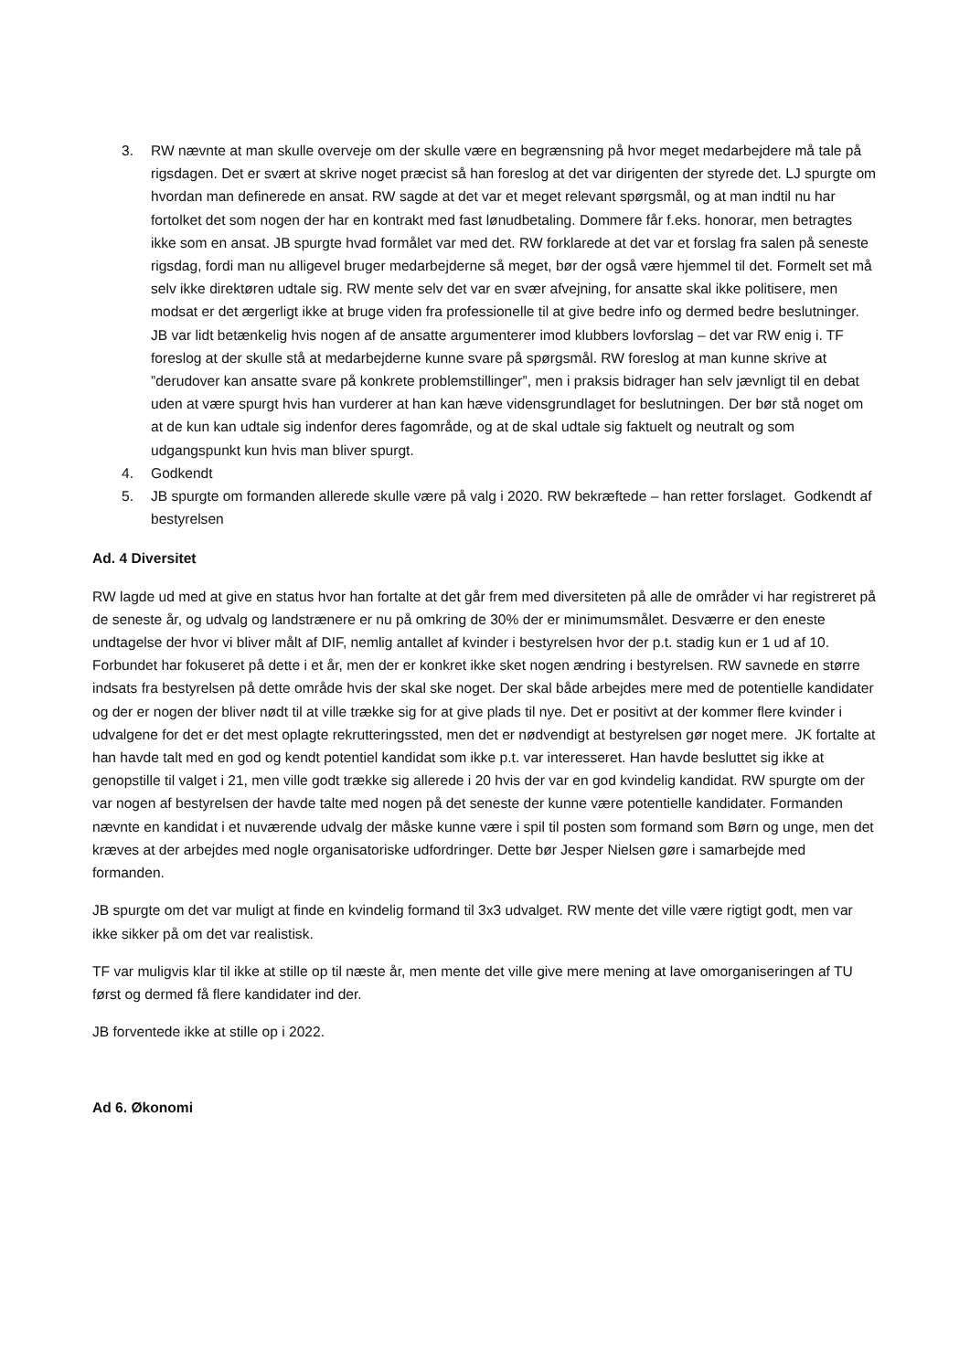3. RW nævnte at man skulle overveje om der skulle være en begrænsning på hvor meget medarbejdere må tale på rigsdagen. Det er svært at skrive noget præcist så han foreslog at det var dirigenten der styrede det. LJ spurgte om hvordan man definerede en ansat. RW sagde at det var et meget relevant spørgsmål, og at man indtil nu har fortolket det som nogen der har en kontrakt med fast lønudbetaling. Dommere får f.eks. honorar, men betragtes ikke som en ansat. JB spurgte hvad formålet var med det. RW forklarede at det var et forslag fra salen på seneste rigsdag, fordi man nu alligevel bruger medarbejderne så meget, bør der også være hjemmel til det. Formelt set må selv ikke direktøren udtale sig. RW mente selv det var en svær afvejning, for ansatte skal ikke politisere, men modsat er det ærgerligt ikke at bruge viden fra professionelle til at give bedre info og dermed bedre beslutninger. JB var lidt betænkelig hvis nogen af de ansatte argumenterer imod klubbers lovforslag – det var RW enig i. TF foreslog at der skulle stå at medarbejderne kunne svare på spørgsmål. RW foreslog at man kunne skrive at ”derudover kan ansatte svare på konkrete problemstillinger”, men i praksis bidrager han selv jævnligt til en debat uden at være spurgt hvis han vurderer at han kan hæve vidensgrundlaget for beslutningen. Der bør stå noget om at de kun kan udtale sig indenfor deres fagområde, og at de skal udtale sig faktuelt og neutralt og som udgangspunkt kun hvis man bliver spurgt.
4. Godkendt
5. JB spurgte om formanden allerede skulle være på valg i 2020. RW bekræftede – han retter forslaget. Godkendt af bestyrelsen
Ad. 4 Diversitet
RW lagde ud med at give en status hvor han fortalte at det går frem med diversiteten på alle de områder vi har registreret på de seneste år, og udvalg og landstrænere er nu på omkring de 30% der er minimumsmålet. Desværre er den eneste undtagelse der hvor vi bliver målt af DIF, nemlig antallet af kvinder i bestyrelsen hvor der p.t. stadig kun er 1 ud af 10. Forbundet har fokuseret på dette i et år, men der er konkret ikke sket nogen ændring i bestyrelsen. RW savnede en større indsats fra bestyrelsen på dette område hvis der skal ske noget. Der skal både arbejdes mere med de potentielle kandidater og der er nogen der bliver nødt til at ville trække sig for at give plads til nye. Det er positivt at der kommer flere kvinder i udvalgene for det er det mest oplagte rekrutteringssted, men det er nødvendigt at bestyrelsen gør noget mere. JK fortalte at han havde talt med en god og kendt potentiel kandidat som ikke p.t. var interesseret. Han havde besluttet sig ikke at genopstille til valget i 21, men ville godt trække sig allerede i 20 hvis der var en god kvindelig kandidat. RW spurgte om der var nogen af bestyrelsen der havde talte med nogen på det seneste der kunne være potentielle kandidater. Formanden nævnte en kandidat i et nuværende udvalg der måske kunne være i spil til posten som formand som Børn og unge, men det kræves at der arbejdes med nogle organisatoriske udfordringer. Dette bør Jesper Nielsen gøre i samarbejde med formanden.
JB spurgte om det var muligt at finde en kvindelig formand til 3x3 udvalget. RW mente det ville være rigtigt godt, men var ikke sikker på om det var realistisk.
TF var muligvis klar til ikke at stille op til næste år, men mente det ville give mere mening at lave omorganiseringen af TU først og dermed få flere kandidater ind der.
JB forventede ikke at stille op i 2022.
Ad 6. Økonomi